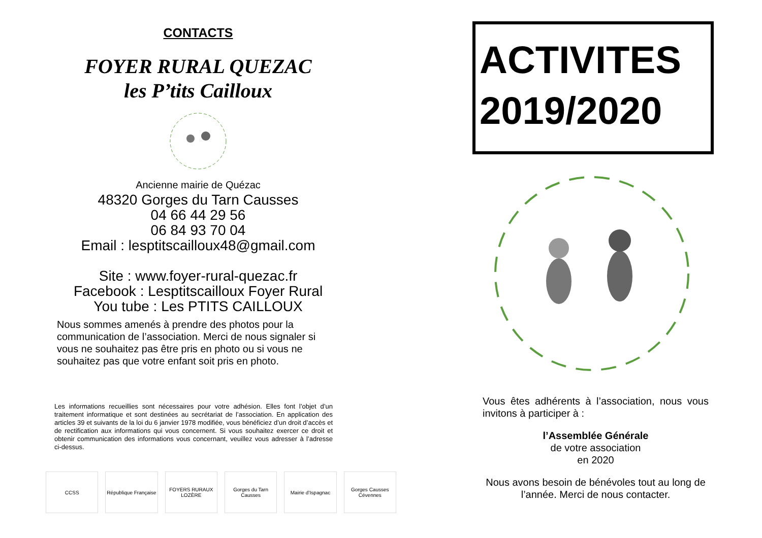CONTACTS
FOYER RURAL QUEZAC
les P’tits Cailloux
Ancienne mairie de Quézac
48320 Gorges du Tarn Causses
04 66 44 29 56
06 84 93 70 04
Email : lesptitscailloux48@gmail.com
Site : www.foyer-rural-quezac.fr
Facebook : Lesptitscailloux Foyer Rural
You tube : Les PTITS CAILLOUX
Nous sommes amenés à prendre des photos pour la communication de l’association. Merci de nous signaler si vous ne souhaitez pas être pris en photo ou si vous ne souhaitez pas que votre enfant soit pris en photo.
Les informations recueillies sont nécessaires pour votre adhésion. Elles font l’objet d’un traitement informatique et sont destinées au secrétariat de l’association. En application des articles 39 et suivants de la loi du 6 janvier 1978 modifiée, vous bénéficiez d’un droit d’accès et de rectification aux informations qui vous concernent. Si vous souhaitez exercer ce droit et obtenir communication des informations vous concernant, veuillez vous adresser à l’adresse ci-dessus.
CCSS République Française
FOYERS RURAUX LOZÈRE
Gorges du Tarn Causses
Mairie d’Ispagnac Gorges Causses Cévennes
ACTIVITES
2019/2020
Vous êtes adhérents à l’association, nous vous invitons à participer à :
l’Assemblée Générale
de votre association
en 2020
Nous avons besoin de bénévoles tout au long de l’année. Merci de nous contacter.